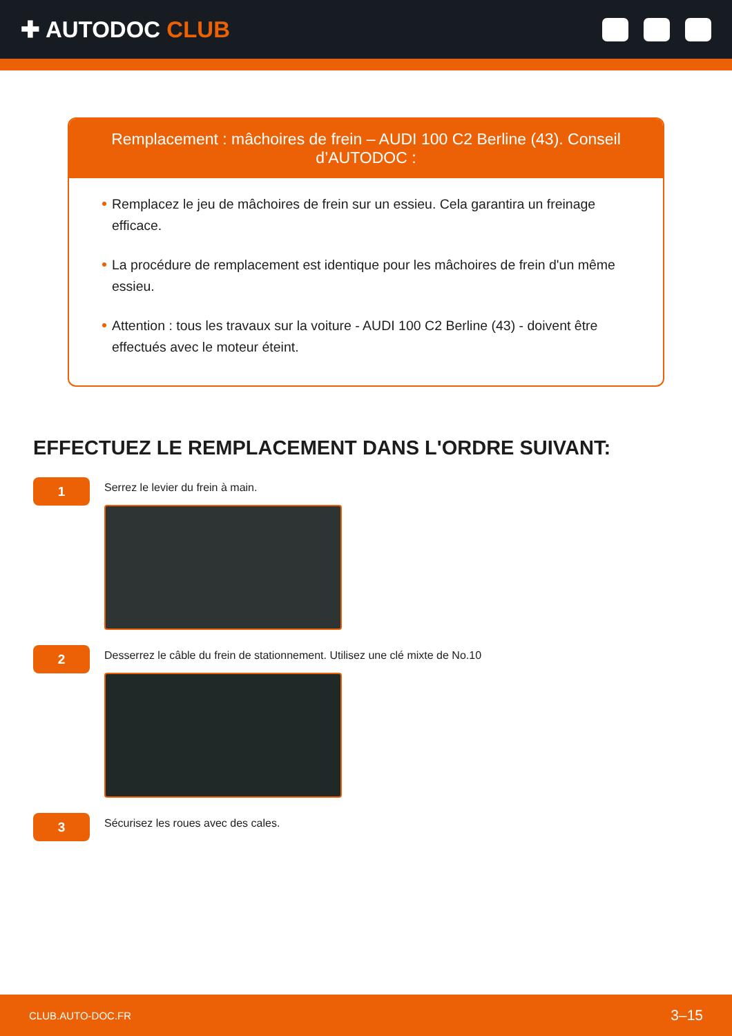✚ AUTODOC CLUB
Remplacement : mâchoires de frein – AUDI 100 C2 Berline (43). Conseil d’AUTODOC :
Remplacez le jeu de mâchoires de frein sur un essieu. Cela garantira un freinage efficace.
La procédure de remplacement est identique pour les mâchoires de frein d'un même essieu.
Attention : tous les travaux sur la voiture - AUDI 100 C2 Berline (43) - doivent être effectués avec le moteur éteint.
EFFECTUEZ LE REMPLACEMENT DANS L'ORDRE SUIVANT:
1
Serrez le levier du frein à main.
2
Desserrez le câble du frein de stationnement. Utilisez une clé mixte de No.10
3
Sécurisez les roues avec des cales.
CLUB.AUTO-DOC.FR 3–15